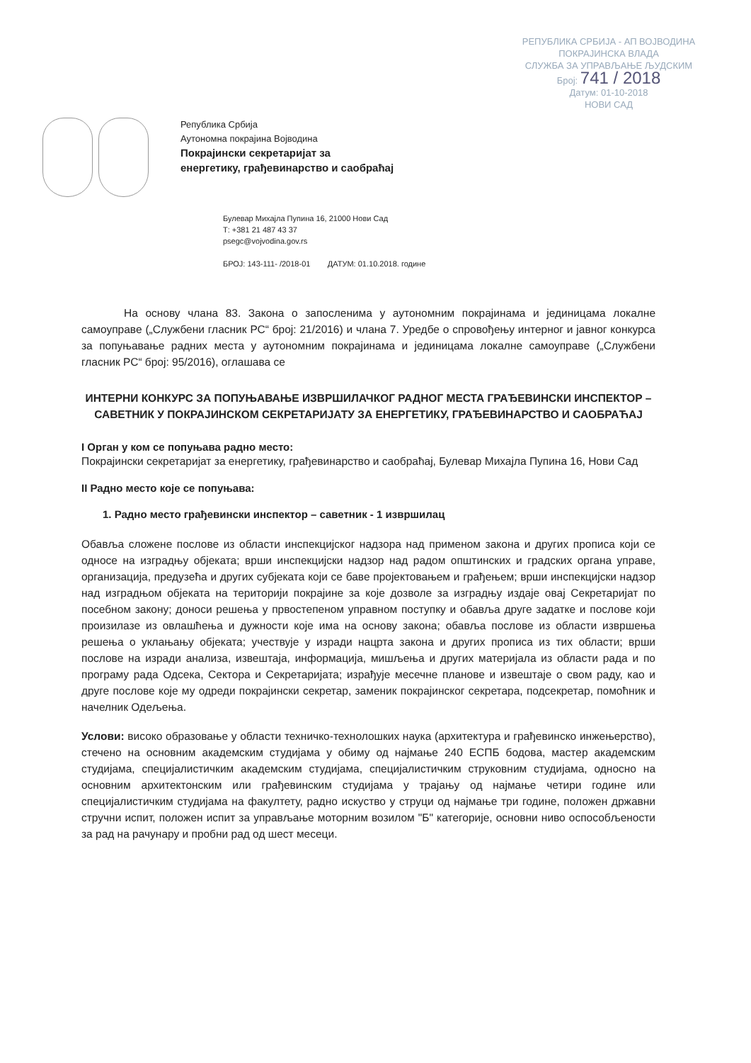РЕПУБЛИКА СРБИЈА - АП ВОЈВОДИНА
ПОКРАЈИНСКА ВЛАДА
СЛУЖБА ЗА УПРАВЉАЊЕ ЉУДСКИМ
Број: 741 / 2018
Датум: 01-10-2018
НОВИ САД
Република Србија
Аутономна покрајина Војводина
Покрајински секретаријат за
енергетику, грађевинарство и саобраћај
Булевар Михајла Пупина 16, 21000 Нови Сад
Т: +381 21 487 43 37
psegc@vojvodina.gov.rs
БРОЈ: 143-111- /2018-01 ДАТУМ: 01.10.2018. године
На основу члана 83. Закона о запосленима у аутономним покрајинама и јединицама локалне самоуправе („Службени гласник РС“ број: 21/2016) и члана 7. Уредбе о спровођењу интерног и јавног конкурса за попуњавање радних места у аутономним покрајинама и јединицама локалне самоуправе („Службени гласник РС“ број: 95/2016), оглашава се
ИНТЕРНИ КОНКУРС ЗА ПОПУЊАВАЊЕ ИЗВРШИЛАЧКОГ РАДНОГ МЕСТА ГРАЂЕВИНСКИ ИНСПЕКТОР – САВЕТНИК У ПОКРАЈИНСКОМ СЕКРЕТАРИЈАТУ ЗА ЕНЕРГЕТИКУ, ГРАЂЕВИНАРСТВО И САОБРАЋАЈ
I Орган у ком се попуњава радно место:
Покрајински секретаријат за енергетику, грађевинарство и саобраћај, Булевар Михајла Пупина 16, Нови Сад
II Радно место које се попуњава:
1. Радно место грађевински инспектор – саветник - 1 извршилац
Обавља сложене послове из области инспекцијског надзора над применом закона и других прописа који се односе на изградњу објеката; врши инспекцијски надзор над радом општинских и градских органа управе, организација, предузећа и других субјеката који се баве пројектовањем и грађењем; врши инспекцијски надзор над изградњом објеката на територији покрајине за које дозволе за изградњу издаје овај Секретаријат по посебном закону; доноси решења у првостепеном управном поступку и обавља друге задатке и послове који произилазе из овлашћења и дужности које има на основу закона; обавља послове из области извршења решења о уклањању објеката; учествује у изради нацрта закона и других прописа из тих области; врши послове на изради анализа, извештаја, информација, мишљења и других материјала из области рада и по програму рада Одсека, Сектора и Секретаријата; израђује месечне планове и извештаје о свом раду, као и друге послове које му одреди покрајински секретар, заменик покрајинског секретара, подсекретар, помоћник и начелник Одељења.
Услови: високо образовање у области техничко-технолошких наука (архитектура и грађевинско инжењерство), стечено на основним академским студијама у обиму од најмање 240 ЕСПБ бодова, мастер академским студијама, специјалистичким академским студијама, специјалистичким струковним студијама, односно на основним архитектонским или грађевинским студијама у трајању од најмање четири године или специјалистичким студијама на факултету, радно искуство у струци од најмање три године, положен државни стручни испит, положен испит за управљање моторним возилом "Б" категорије, основни ниво оспособљености за рад на рачунару и пробни рад од шест месеци.